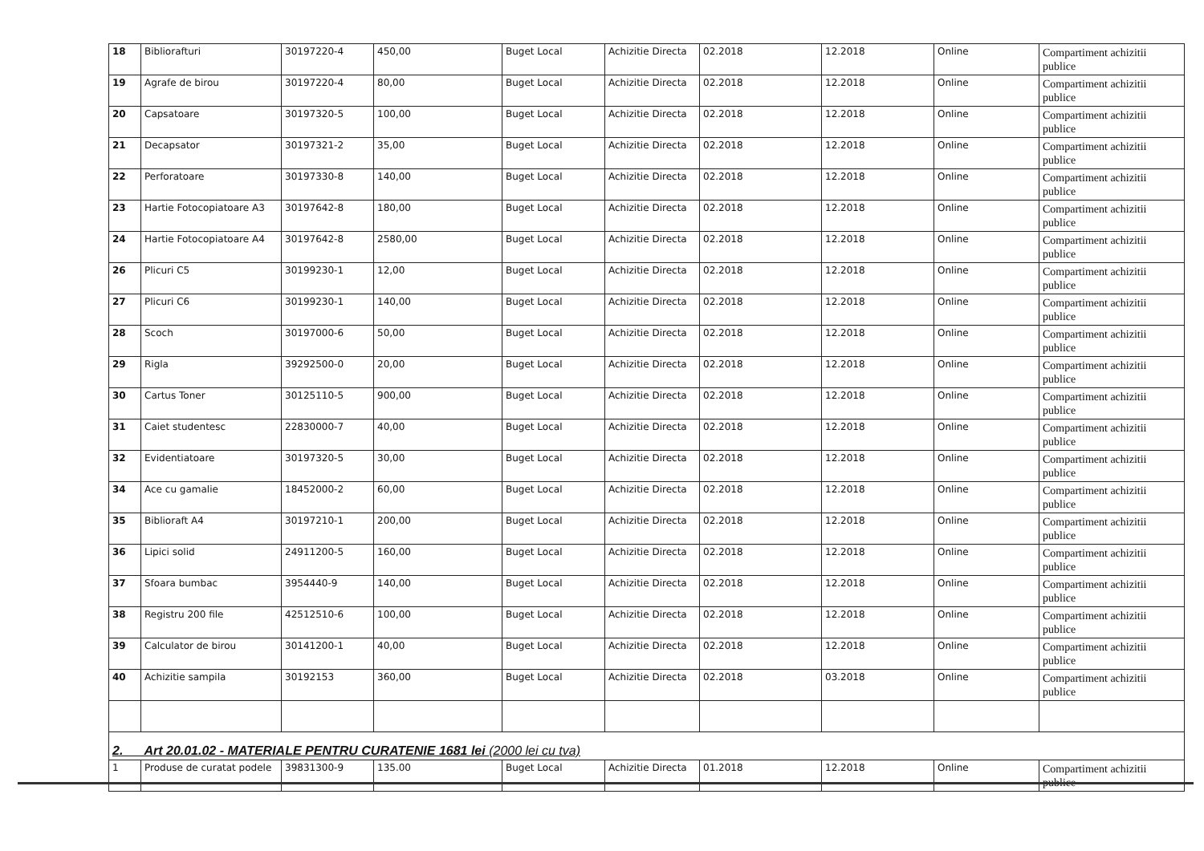| 18 | Biblioraf­turi | 30197220-4 | 450,00 | Buget Local | Achizitie Directa | 02.2018 | 12.2018 | Online | Compartiment achizitii publice |
| 19 | Agrafe de birou | 30197220-4 | 80,00 | Buget Local | Achizitie Directa | 02.2018 | 12.2018 | Online | Compartiment achizitii publice |
| 20 | Capsatoare | 30197320-5 | 100,00 | Buget Local | Achizitie Directa | 02.2018 | 12.2018 | Online | Compartiment achizitii publice |
| 21 | Decapsator | 30197321-2 | 35,00 | Buget Local | Achizitie Directa | 02.2018 | 12.2018 | Online | Compartiment achizitii publice |
| 22 | Perforatoare | 30197330-8 | 140,00 | Buget Local | Achizitie Directa | 02.2018 | 12.2018 | Online | Compartiment achizitii publice |
| 23 | Hartie Fotocopiatoare A3 | 30197642-8 | 180,00 | Buget Local | Achizitie Directa | 02.2018 | 12.2018 | Online | Compartiment achizitii publice |
| 24 | Hartie Fotocopiatoare A4 | 30197642-8 | 2580,00 | Buget Local | Achizitie Directa | 02.2018 | 12.2018 | Online | Compartiment achizitii publice |
| 26 | Plicuri C5 | 30199230-1 | 12,00 | Buget Local | Achizitie Directa | 02.2018 | 12.2018 | Online | Compartiment achizitii publice |
| 27 | Plicuri C6 | 30199230-1 | 140,00 | Buget Local | Achizitie Directa | 02.2018 | 12.2018 | Online | Compartiment achizitii publice |
| 28 | Scoch | 30197000-6 | 50,00 | Buget Local | Achizitie Directa | 02.2018 | 12.2018 | Online | Compartiment achizitii publice |
| 29 | Rigla | 39292500-0 | 20,00 | Buget Local | Achizitie Directa | 02.2018 | 12.2018 | Online | Compartiment achizitii publice |
| 30 | Cartus Toner | 30125110-5 | 900,00 | Buget Local | Achizitie Directa | 02.2018 | 12.2018 | Online | Compartiment achizitii publice |
| 31 | Caiet studentesc | 22830000-7 | 40,00 | Buget Local | Achizitie Directa | 02.2018 | 12.2018 | Online | Compartiment achizitii publice |
| 32 | Evidentiatoare | 30197320-5 | 30,00 | Buget Local | Achizitie Directa | 02.2018 | 12.2018 | Online | Compartiment achizitii publice |
| 34 | Ace cu gamalie | 18452000-2 | 60,00 | Buget Local | Achizitie Directa | 02.2018 | 12.2018 | Online | Compartiment achizitii publice |
| 35 | Biblioraft A4 | 30197210-1 | 200,00 | Buget Local | Achizitie Directa | 02.2018 | 12.2018 | Online | Compartiment achizitii publice |
| 36 | Lipici solid | 24911200-5 | 160,00 | Buget Local | Achizitie Directa | 02.2018 | 12.2018 | Online | Compartiment achizitii publice |
| 37 | Sfoara bumbac | 3954440-9 | 140,00 | Buget Local | Achizitie Directa | 02.2018 | 12.2018 | Online | Compartiment achizitii publice |
| 38 | Registru 200 file | 42512510-6 | 100,00 | Buget Local | Achizitie Directa | 02.2018 | 12.2018 | Online | Compartiment achizitii publice |
| 39 | Calculator de birou | 30141200-1 | 40,00 | Buget Local | Achizitie Directa | 02.2018 | 12.2018 | Online | Compartiment achizitii publice |
| 40 | Achizitie sampila | 30192153 | 360,00 | Buget Local | Achizitie Directa | 02.2018 | 03.2018 | Online | Compartiment achizitii publice |
| 2. Art 20.01.02 - MATERIALE PENTRU CURATENIE 1681 lei (2000 lei cu tva) | | | | | | | | | |
| 1 | Produse de curatat podele | 39831300-9 | 135.00 | Buget Local | Achizitie Directa | 01.2018 | 12.2018 | Online | Compartiment achizitii publice |